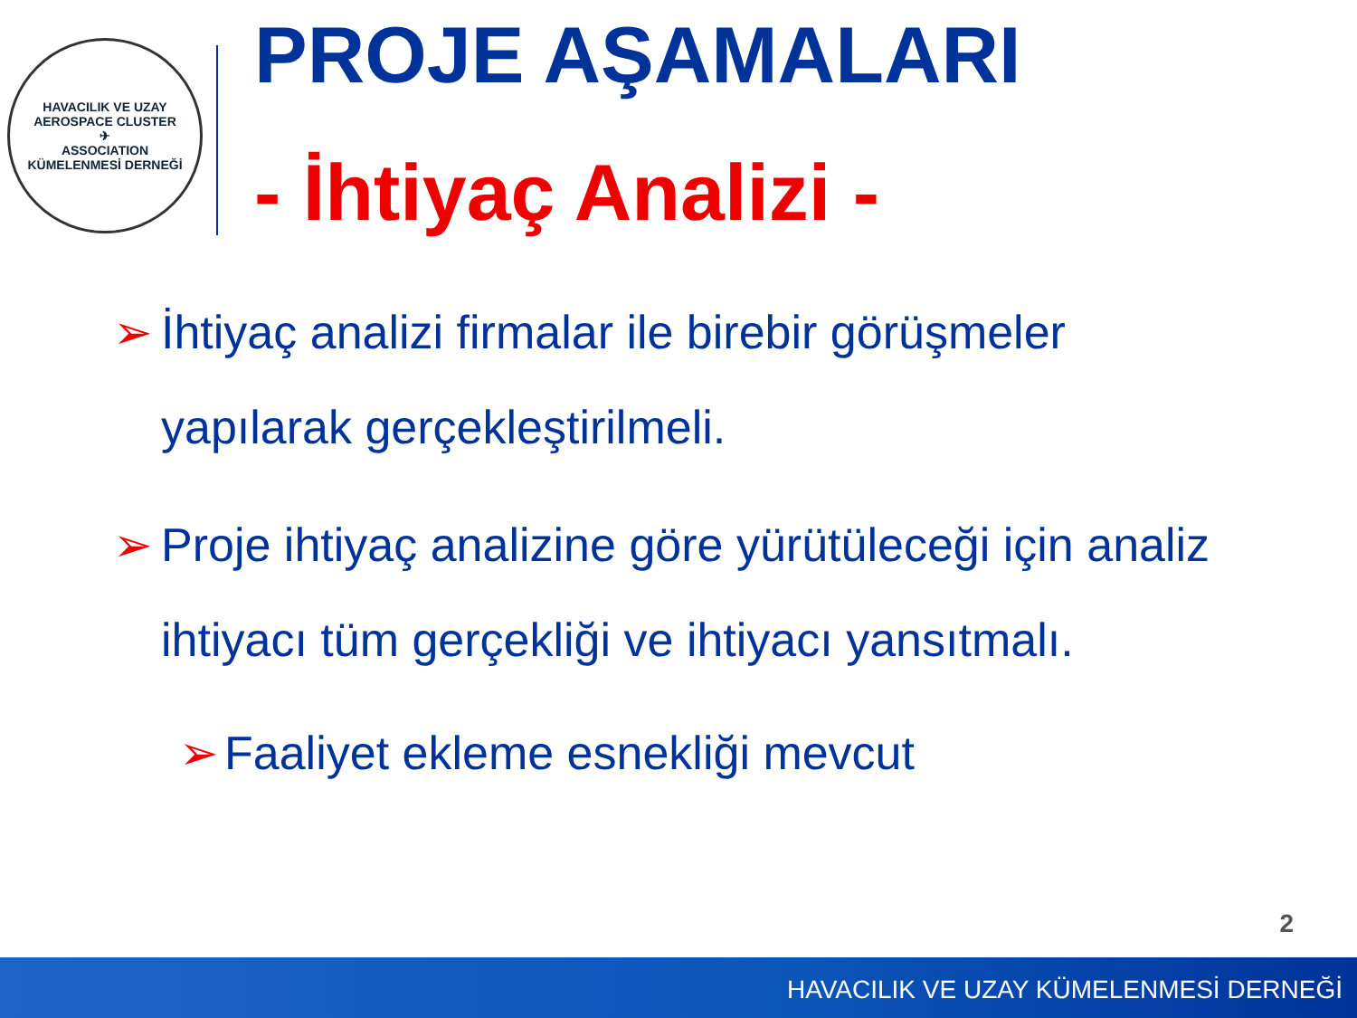HAVACILIK VE UZAY
AEROSPACE CLUSTER
✈
ASSOCIATION
KÜMELENMESİ DERNEĞİ
PROJE AŞAMALARI
- İhtiyaç Analizi -
➢ İhtiyaç analizi firmalar ile birebir görüşmeler yapılarak gerçekleştirilmeli.
➢ Proje ihtiyaç analizine göre yürütüleceği için analiz ihtiyacı tüm gerçekliği ve ihtiyacı yansıtmalı.
➢ Faaliyet ekleme esnekliği mevcut
2
HAVACILIK VE UZAY KÜMELENMESİ DERNEĞİ